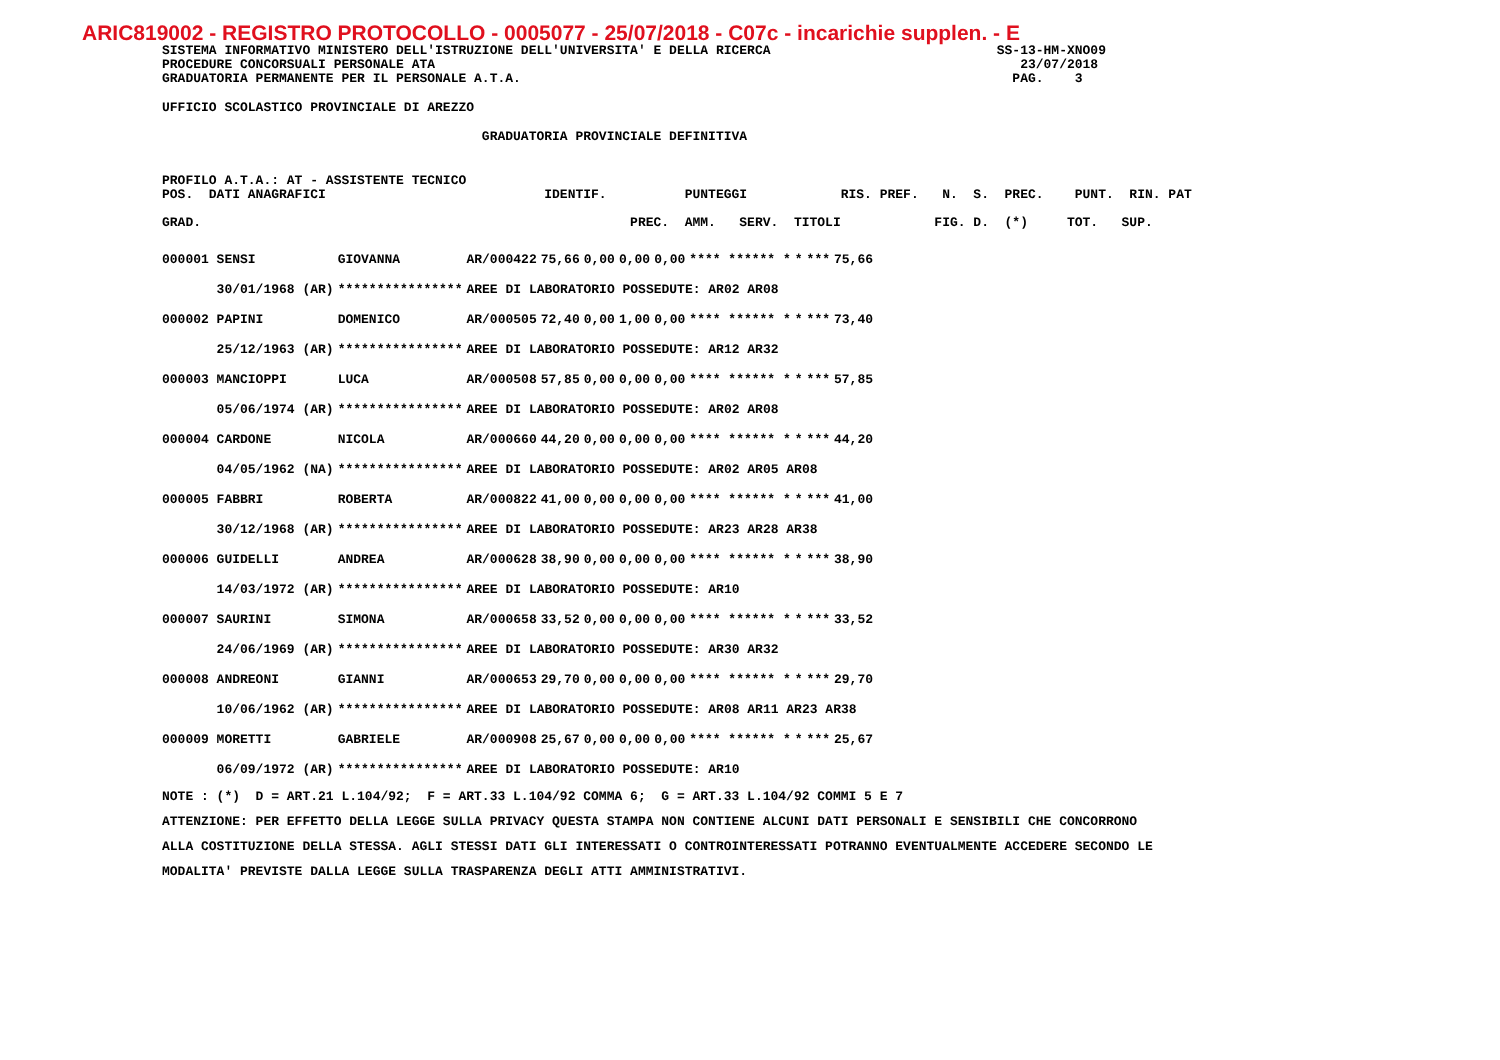ARIC819002 - REGISTRO PROTOCOLLO - 0005077 - 25/07/2018 - C07c - incarichie supplen. - E
SISTEMA INFORMATIVO MINISTERO DELL'ISTRUZIONE DELL'UNIVERSITA' E DELLA RICERCA SS-13-HM-XNO09
PROCEDURE CONCORSUALI PERSONALE ATA 23/07/2018
GRADUATORIA PERMANENTE PER IL PERSONALE A.T.A. PAG. 3
UFFICIO SCOLASTICO PROVINCIALE DI AREZZO
GRADUATORIA PROVINCIALE DEFINITIVA
PROFILO A.T.A.: AT - ASSISTENTE TECNICO
POS. DATI ANAGRAFICI IDENTIF. PUNTEGGI RIS. PREF. N. S. PREC. PUNT. RIN. PAT
GRAD. PREC. AMM. SERV. TITOLI FIG. D. (*) TOT. SUP.
| 000001 SENSI | GIOVANNA | AR/000422 | 75,66 | 0,00 | 0,00 | 0,00 | **** ****** * | * | *** | 75,66 |
| 30/01/1968 (AR) | **************** | AREE DI LABORATORIO POSSEDUTE: AR02 AR08 | | | | | | | | |
| 000002 PAPINI | DOMENICO | AR/000505 | 72,40 | 0,00 | 1,00 | 0,00 | **** ****** * | * | *** | 73,40 |
| 25/12/1963 (AR) | **************** | AREE DI LABORATORIO POSSEDUTE: AR12 AR32 | | | | | | | | |
| 000003 MANCIOPPI | LUCA | AR/000508 | 57,85 | 0,00 | 0,00 | 0,00 | **** ****** * | * | *** | 57,85 |
| 05/06/1974 (AR) | **************** | AREE DI LABORATORIO POSSEDUTE: AR02 AR08 | | | | | | | | |
| 000004 CARDONE | NICOLA | AR/000660 | 44,20 | 0,00 | 0,00 | 0,00 | **** ****** * | * | *** | 44,20 |
| 04/05/1962 (NA) | **************** | AREE DI LABORATORIO POSSEDUTE: AR02 AR05 AR08 | | | | | | | | |
| 000005 FABBRI | ROBERTA | AR/000822 | 41,00 | 0,00 | 0,00 | 0,00 | **** ****** * | * | *** | 41,00 |
| 30/12/1968 (AR) | **************** | AREE DI LABORATORIO POSSEDUTE: AR23 AR28 AR38 | | | | | | | | |
| 000006 GUIDELLI | ANDREA | AR/000628 | 38,90 | 0,00 | 0,00 | 0,00 | **** ****** * | * | *** | 38,90 |
| 14/03/1972 (AR) | **************** | AREE DI LABORATORIO POSSEDUTE: AR10 | | | | | | | | |
| 000007 SAURINI | SIMONA | AR/000658 | 33,52 | 0,00 | 0,00 | 0,00 | **** ****** * | * | *** | 33,52 |
| 24/06/1969 (AR) | **************** | AREE DI LABORATORIO POSSEDUTE: AR30 AR32 | | | | | | | | |
| 000008 ANDREONI | GIANNI | AR/000653 | 29,70 | 0,00 | 0,00 | 0,00 | **** ****** * | * | *** | 29,70 |
| 10/06/1962 (AR) | **************** | AREE DI LABORATORIO POSSEDUTE: AR08 AR11 AR23 AR38 | | | | | | | | |
| 000009 MORETTI | GABRIELE | AR/000908 | 25,67 | 0,00 | 0,00 | 0,00 | **** ****** * | * | *** | 25,67 |
| 06/09/1972 (AR) | **************** | AREE DI LABORATORIO POSSEDUTE: AR10 | | | | | | | | |
NOTE : (*) D = ART.21 L.104/92; F = ART.33 L.104/92 COMMA 6; G = ART.33 L.104/92 COMMI 5 E 7
ATTENZIONE: PER EFFETTO DELLA LEGGE SULLA PRIVACY QUESTA STAMPA NON CONTIENE ALCUNI DATI PERSONALI E SENSIBILI CHE CONCORRONO
ALLA COSTITUZIONE DELLA STESSA. AGLI STESSI DATI GLI INTERESSATI O CONTROINTERESSATI POTRANNO EVENTUALMENTE ACCEDERE SECONDO LE
MODALITA' PREVISTE DALLA LEGGE SULLA TRASPARENZA DEGLI ATTI AMMINISTRATIVI.